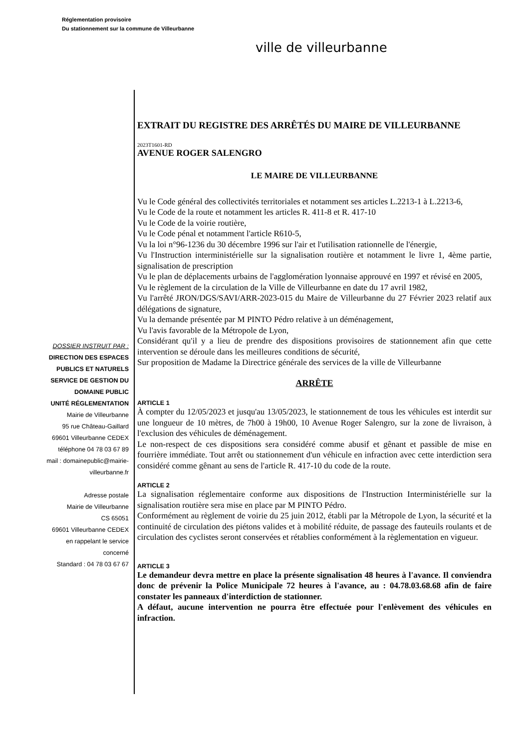Réglementation provisoire
Du stationnement sur la commune de Villeurbanne
ville de villeurbanne
DOSSIER INSTRUIT PAR :
DIRECTION DES ESPACES
PUBLICS ET NATURELS
SERVICE DE GESTION DU
DOMAINE PUBLIC
UNITÉ RÉGLEMENTATION
Mairie de Villeurbanne
95 rue Château-Gaillard
69601 Villeurbanne CEDEX
téléphone 04 78 03 67 89
mail : domainepublic@mairie-
villeurbanne.fr
Adresse postale
Mairie de Villeurbanne
CS 65051
69601 Villeurbanne CEDEX
en rappelant le service
concerné
Standard : 04 78 03 67 67
EXTRAIT DU REGISTRE DES ARRÊTÉS DU MAIRE DE VILLEURBANNE
2023T1601-RD
AVENUE ROGER SALENGRO
LE MAIRE DE VILLEURBANNE
Vu le Code général des collectivités territoriales et notamment ses articles L.2213-1 à L.2213-6,
Vu le Code de la route et notamment les articles R. 411-8 et R. 417-10
Vu le Code de la voirie routière,
Vu le Code pénal et notamment l'article R610-5,
Vu la loi n°96-1236 du 30 décembre 1996 sur l'air et l'utilisation rationnelle de l'énergie,
Vu l'Instruction interministérielle sur la signalisation routière et notamment le livre 1, 4ème partie, signalisation de prescription
Vu le plan de déplacements urbains de l'agglomération lyonnaise approuvé en 1997 et révisé en 2005,
Vu le règlement de la circulation de la Ville de Villeurbanne en date du 17 avril 1982,
Vu l'arrêté JRON/DGS/SAVI/ARR-2023-015 du Maire de Villeurbanne du 27 Février 2023 relatif aux délégations de signature,
Vu la demande présentée par M PINTO Pédro relative à un déménagement,
Vu l'avis favorable de la Métropole de Lyon,
Considérant qu'il y a lieu de prendre des dispositions provisoires de stationnement afin que cette intervention se déroule dans les meilleures conditions de sécurité,
Sur proposition de Madame la Directrice générale des services de la ville de Villeurbanne
ARRÊTE
ARTICLE 1
À compter du 12/05/2023 et jusqu'au 13/05/2023, le stationnement de tous les véhicules est interdit sur une longueur de 10 mètres, de 7h00 à 19h00, 10 Avenue Roger Salengro, sur la zone de livraison, à l'exclusion des véhicules de déménagement.
Le non-respect de ces dispositions sera considéré comme abusif et gênant et passible de mise en fourrière immédiate. Tout arrêt ou stationnement d'un véhicule en infraction avec cette interdiction sera considéré comme gênant au sens de l'article R. 417-10 du code de la route.
ARTICLE 2
La signalisation réglementaire conforme aux dispositions de l'Instruction Interministérielle sur la signalisation routière sera mise en place par M PINTO Pédro.
Conformément au règlement de voirie du 25 juin 2012, établi par la Métropole de Lyon, la sécurité et la continuité de circulation des piétons valides et à mobilité réduite, de passage des fauteuils roulants et de circulation des cyclistes seront conservées et rétablies conformément à la règlementation en vigueur.
ARTICLE 3
Le demandeur devra mettre en place la présente signalisation 48 heures à l'avance. Il conviendra donc de prévenir la Police Municipale 72 heures à l'avance, au : 04.78.03.68.68 afin de faire constater les panneaux d'interdiction de stationner.
A défaut, aucune intervention ne pourra être effectuée pour l'enlèvement des véhicules en infraction.